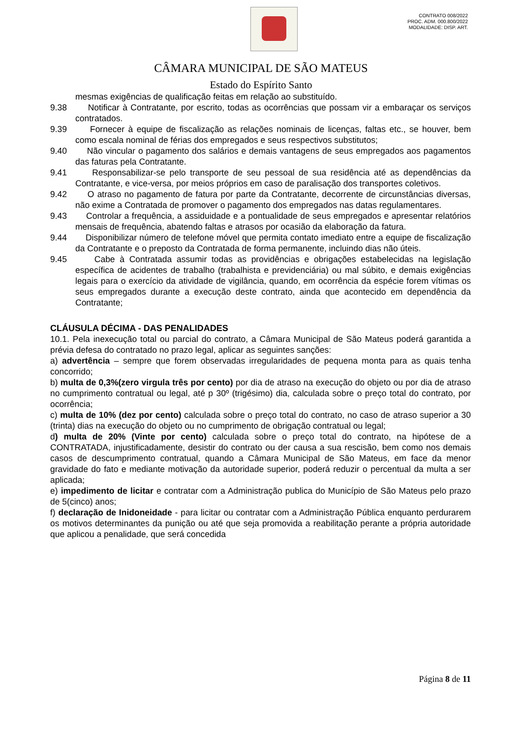CONTRATO 008/2022
PROC. ADM. 000.800/2022
MODALIDADE: DISP. ART.
CÂMARA MUNICIPAL DE SÃO MATEUS
Estado do Espírito Santo
mesmas exigências de qualificação feitas em relação ao substituído.
9.38 Notificar à Contratante, por escrito, todas as ocorrências que possam vir a embaraçar os serviços contratados.
9.39 Fornecer à equipe de fiscalização as relações nominais de licenças, faltas etc., se houver, bem como escala nominal de férias dos empregados e seus respectivos substitutos;
9.40 Não vincular o pagamento dos salários e demais vantagens de seus empregados aos pagamentos das faturas pela Contratante.
9.41 Responsabilizar-se pelo transporte de seu pessoal de sua residência até as dependências da Contratante, e vice-versa, por meios próprios em caso de paralisação dos transportes coletivos.
9.42 O atraso no pagamento de fatura por parte da Contratante, decorrente de circunstâncias diversas, não exime a Contratada de promover o pagamento dos empregados nas datas regulamentares.
9.43 Controlar a frequência, a assiduidade e a pontualidade de seus empregados e apresentar relatórios mensais de frequência, abatendo faltas e atrasos por ocasião da elaboração da fatura.
9.44 Disponibilizar número de telefone móvel que permita contato imediato entre a equipe de fiscalização da Contratante e o preposto da Contratada de forma permanente, incluindo dias não úteis.
9.45 Cabe à Contratada assumir todas as providências e obrigações estabelecidas na legislação específica de acidentes de trabalho (trabalhista e previdenciária) ou mal súbito, e demais exigências legais para o exercício da atividade de vigilância, quando, em ocorrência da espécie forem vítimas os seus empregados durante a execução deste contrato, ainda que acontecido em dependência da Contratante;
CLÁUSULA DÉCIMA - DAS PENALIDADES
10.1. Pela inexecução total ou parcial do contrato, a Câmara Municipal de São Mateus poderá garantida a prévia defesa do contratado no prazo legal, aplicar as seguintes sanções:
a) advertência – sempre que forem observadas irregularidades de pequena monta para as quais tenha concorrido;
b) multa de 0,3%(zero virgula três por cento) por dia de atraso na execução do objeto ou por dia de atraso no cumprimento contratual ou legal, até p 30º (trigésimo) dia, calculada sobre o preço total do contrato, por ocorrência;
c) multa de 10% (dez por cento) calculada sobre o preço total do contrato, no caso de atraso superior a 30 (trinta) dias na execução do objeto ou no cumprimento de obrigação contratual ou legal;
d) multa de 20% (Vinte por cento) calculada sobre o preço total do contrato, na hipótese de a CONTRATADA, injustificadamente, desistir do contrato ou der causa a sua rescisão, bem como nos demais casos de descumprimento contratual, quando a Câmara Municipal de São Mateus, em face da menor gravidade do fato e mediante motivação da autoridade superior, poderá reduzir o percentual da multa a ser aplicada;
e) impedimento de licitar e contratar com a Administração publica do Município de São Mateus pelo prazo de 5(cinco) anos;
f) declaração de Inidoneidade - para licitar ou contratar com a Administração Pública enquanto perdurarem os motivos determinantes da punição ou até que seja promovida a reabilitação perante a própria autoridade que aplicou a penalidade, que será concedida
Página 8 de 11